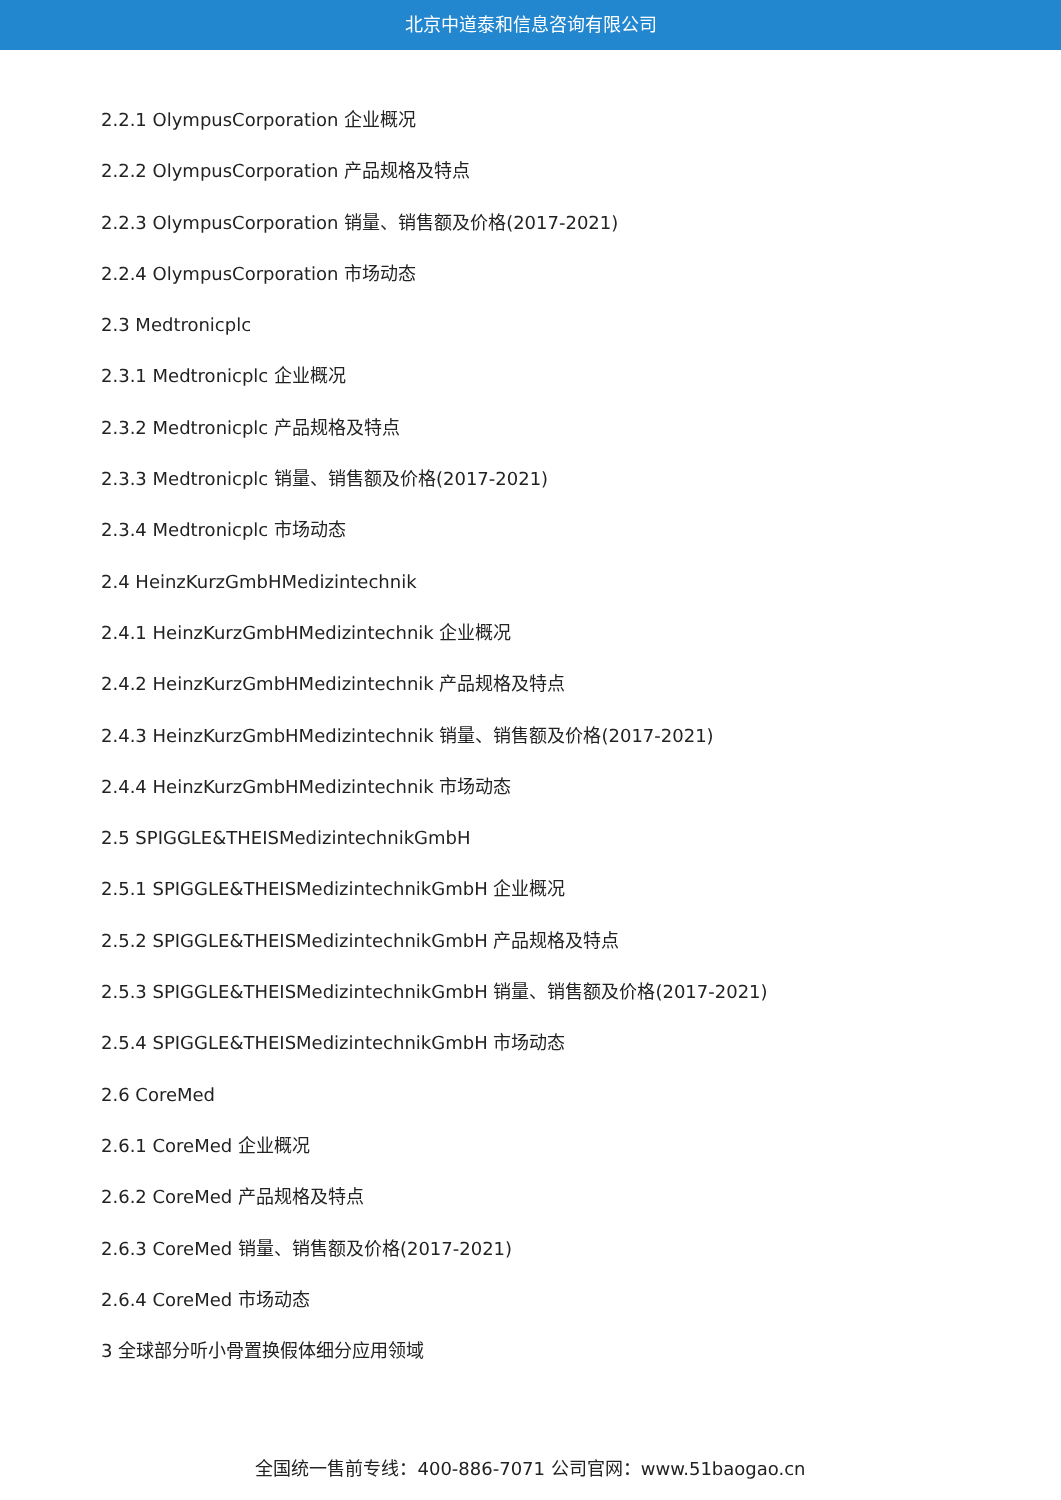北京中道泰和信息咨询有限公司
2.2.1 OlympusCorporation 企业概况
2.2.2 OlympusCorporation 产品规格及特点
2.2.3 OlympusCorporation 销量、销售额及价格(2017-2021)
2.2.4 OlympusCorporation 市场动态
2.3 Medtronicplc
2.3.1 Medtronicplc 企业概况
2.3.2 Medtronicplc 产品规格及特点
2.3.3 Medtronicplc 销量、销售额及价格(2017-2021)
2.3.4 Medtronicplc 市场动态
2.4 HeinzKurzGmbHMedizintechnik
2.4.1 HeinzKurzGmbHMedizintechnik 企业概况
2.4.2 HeinzKurzGmbHMedizintechnik 产品规格及特点
2.4.3 HeinzKurzGmbHMedizintechnik 销量、销售额及价格(2017-2021)
2.4.4 HeinzKurzGmbHMedizintechnik 市场动态
2.5 SPIGGLE&THEISMedizintechnikGmbH
2.5.1 SPIGGLE&THEISMedizintechnikGmbH 企业概况
2.5.2 SPIGGLE&THEISMedizintechnikGmbH 产品规格及特点
2.5.3 SPIGGLE&THEISMedizintechnikGmbH 销量、销售额及价格(2017-2021)
2.5.4 SPIGGLE&THEISMedizintechnikGmbH 市场动态
2.6 CoreMed
2.6.1 CoreMed 企业概况
2.6.2 CoreMed 产品规格及特点
2.6.3 CoreMed 销量、销售额及价格(2017-2021)
2.6.4 CoreMed 市场动态
3 全球部分听小骨置换假体细分应用领域
全国统一售前专线：400-886-7071 公司官网：www.51baogao.cn